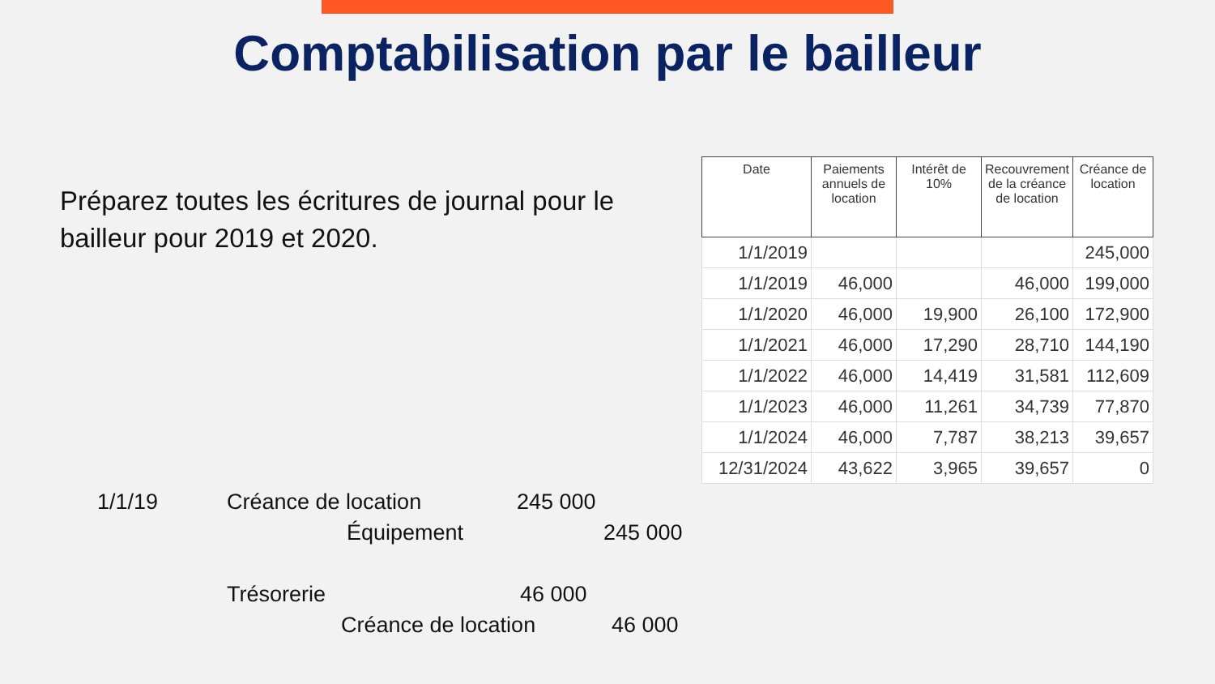Comptabilisation par le bailleur
Préparez toutes les écritures de journal pour le bailleur pour 2019 et 2020.
| Date | Paiements annuels de location | Intérêt de 10% | Recouvrement de la créance de location | Créance de location |
| --- | --- | --- | --- | --- |
| 1/1/2019 | | | | 245,000 |
| 1/1/2019 | 46,000 | | 46,000 | 199,000 |
| 1/1/2020 | 46,000 | 19,900 | 26,100 | 172,900 |
| 1/1/2021 | 46,000 | 17,290 | 28,710 | 144,190 |
| 1/1/2022 | 46,000 | 14,419 | 31,581 | 112,609 |
| 1/1/2023 | 46,000 | 11,261 | 34,739 | 77,870 |
| 1/1/2024 | 46,000 | 7,787 | 38,213 | 39,657 |
| 12/31/2024 | 43,622 | 3,965 | 39,657 | 0 |
1/1/19 Créance de location 245 000
Équipement 245 000
Trésorerie 46 000
Créance de location 46 000